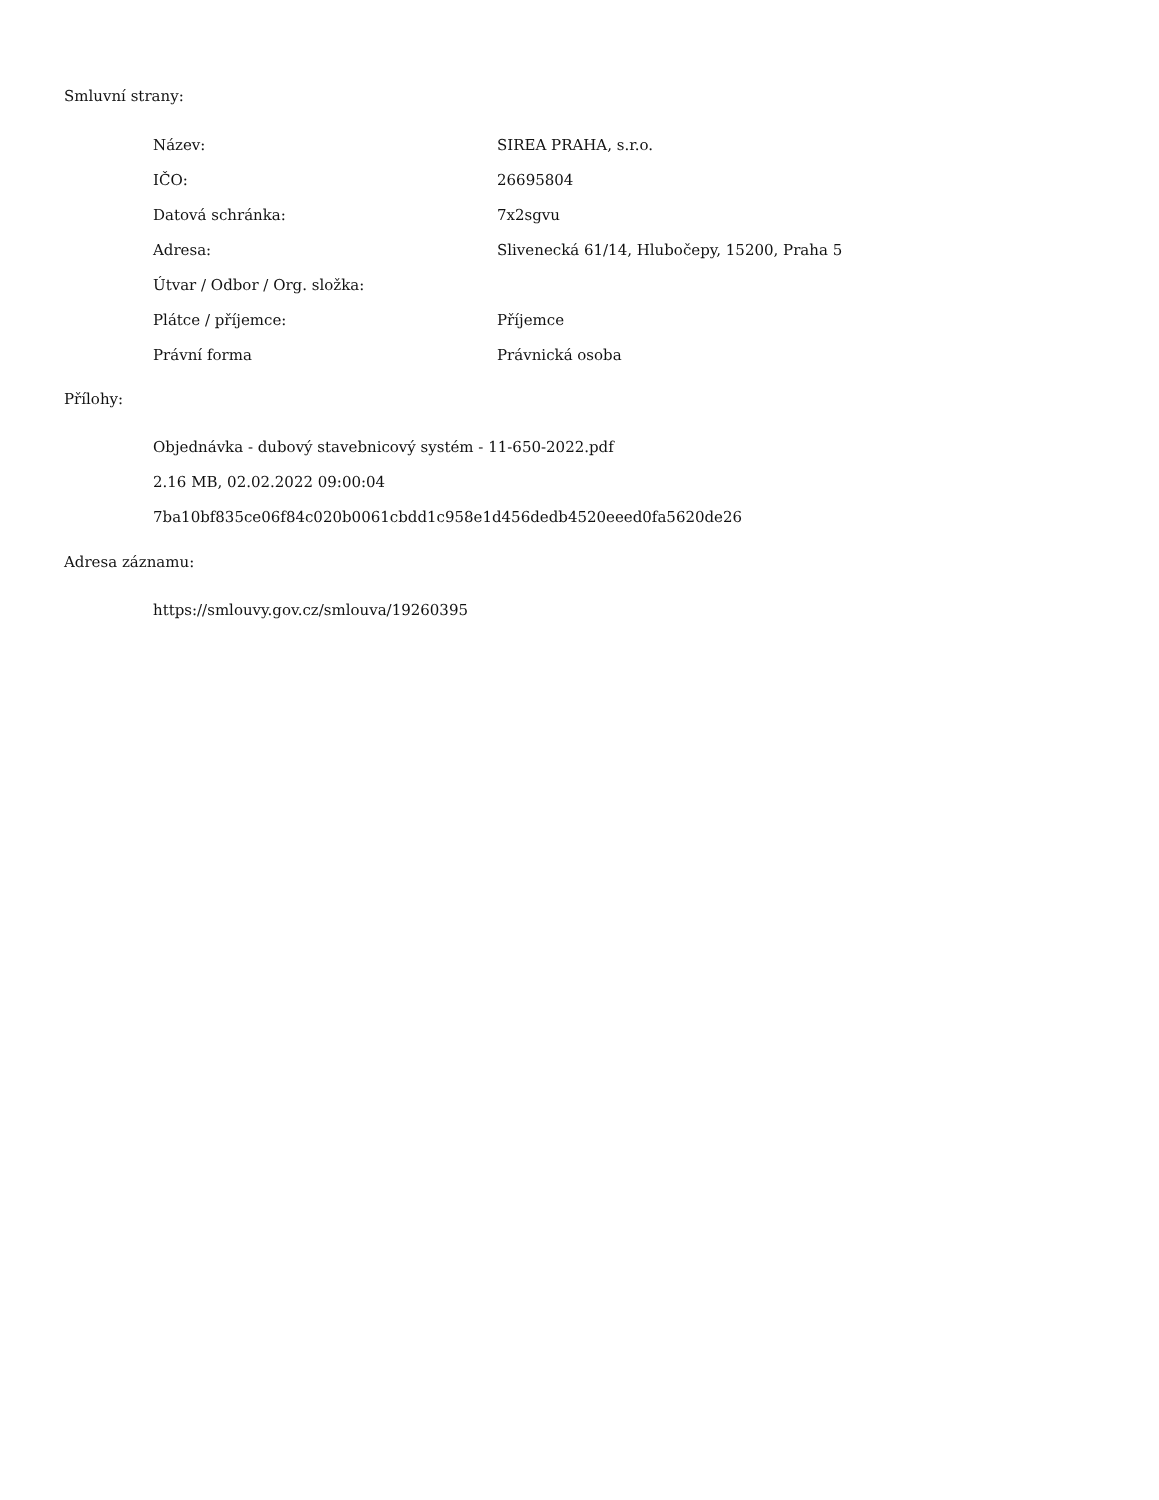Smluvní strany:
| Název: | SIREA PRAHA, s.r.o. |
| IČO: | 26695804 |
| Datová schránka: | 7x2sgvu |
| Adresa: | Slivenecká 61/14, Hlubočepy, 15200, Praha 5 |
| Útvar / Odbor / Org. složka: | |
| Plátce / příjemce: | Příjemce |
| Právní forma | Právnická osoba |
Přílohy:
Objednávka - dubový stavebnicový systém - 11-650-2022.pdf
2.16 MB, 02.02.2022 09:00:04
7ba10bf835ce06f84c020b0061cbdd1c958e1d456dedb4520eeed0fa5620de26
Adresa záznamu:
https://smlouvy.gov.cz/smlouva/19260395